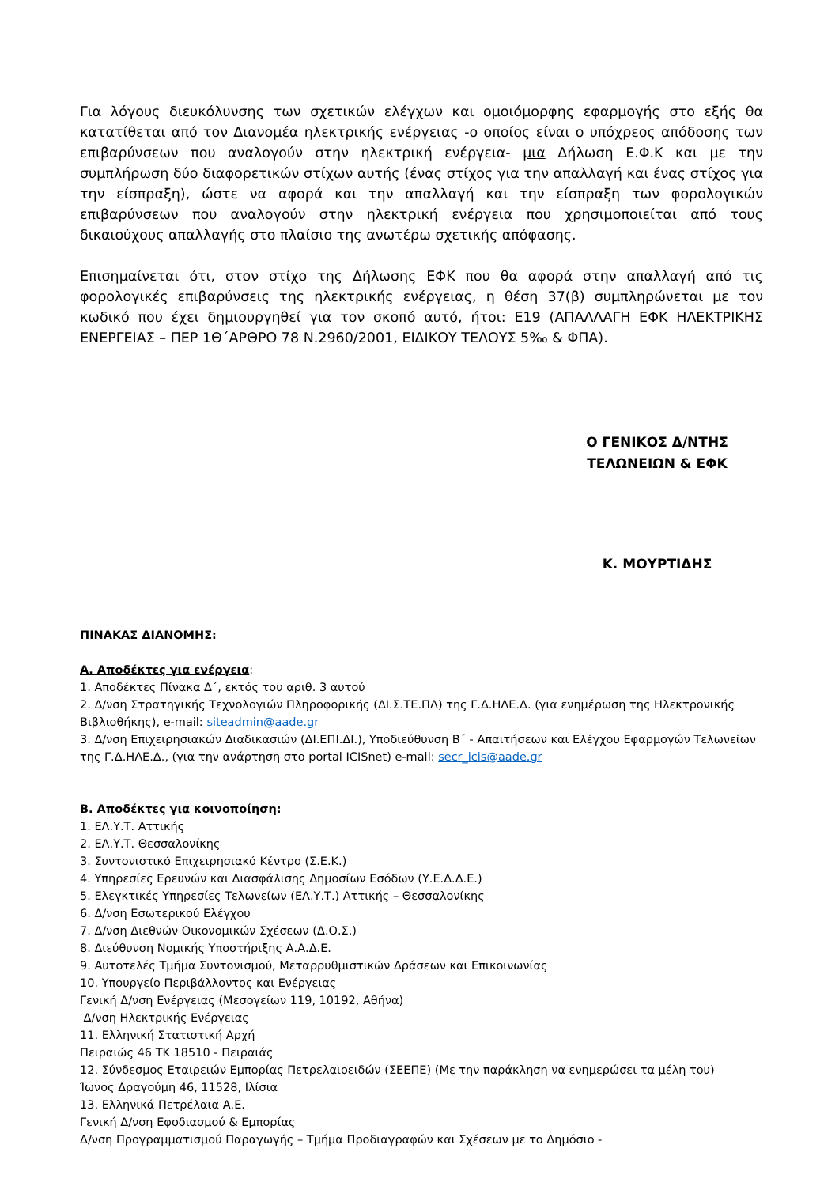Για λόγους διευκόλυνσης των σχετικών ελέγχων και ομοιόμορφης εφαρμογής στο εξής θα κατατίθεται από τον Διανομέα ηλεκτρικής ενέργειας -ο οποίος είναι ο υπόχρεος απόδοσης των επιβαρύνσεων που αναλογούν στην ηλεκτρική ενέργεια- μια Δήλωση Ε.Φ.Κ και με την συμπλήρωση δύο διαφορετικών στίχων αυτής (ένας στίχος για την απαλλαγή και ένας στίχος για την είσπραξη), ώστε να αφορά και την απαλλαγή και την είσπραξη των φορολογικών επιβαρύνσεων που αναλογούν στην ηλεκτρική ενέργεια που χρησιμοποιείται από τους δικαιούχους απαλλαγής στο πλαίσιο της ανωτέρω σχετικής απόφασης.
Επισημαίνεται ότι, στον στίχο της Δήλωσης ΕΦΚ που θα αφορά στην απαλλαγή από τις φορολογικές επιβαρύνσεις της ηλεκτρικής ενέργειας, η θέση 37(β) συμπληρώνεται με τον κωδικό που έχει δημιουργηθεί για τον σκοπό αυτό, ήτοι: Ε19 (ΑΠΑΛΛΑΓΗ ΕΦΚ ΗΛΕΚΤΡΙΚΗΣ ΕΝΕΡΓΕΙΑΣ – ΠΕΡ 1Θ΄ΑΡΘΡΟ 78 Ν.2960/2001, ΕΙΔΙΚΟΥ ΤΕΛΟΥΣ 5‰ & ΦΠΑ).
Ο ΓΕΝΙΚΟΣ Δ/ΝΤΗΣ
ΤΕΛΩΝΕΙΩΝ & ΕΦΚ
Κ. ΜΟΥΡΤΙΔΗΣ
ΠΙΝΑΚΑΣ ΔΙΑΝΟΜΗΣ:
Α. Αποδέκτες για ενέργεια:
1. Αποδέκτες Πίνακα Δ΄, εκτός του αριθ. 3 αυτού
2. Δ/νση Στρατηγικής Τεχνολογιών Πληροφορικής (ΔΙ.Σ.ΤΕ.ΠΛ) της Γ.Δ.ΗΛΕ.Δ. (για ενημέρωση της Ηλεκτρονικής Βιβλιοθήκης), e-mail: siteadmin@aade.gr
3. Δ/νση Επιχειρησιακών Διαδικασιών (ΔΙ.ΕΠΙ.ΔΙ.), Υποδιεύθυνση Β΄ - Απαιτήσεων και Ελέγχου Εφαρμογών Τελωνείων της Γ.Δ.ΗΛΕ.Δ., (για την ανάρτηση στο portal ICISnet) e-mail: secr_icis@aade.gr
Β. Αποδέκτες για κοινοποίηση:
1. ΕΛ.Υ.Τ. Αττικής
2. ΕΛ.Υ.Τ. Θεσσαλονίκης
3. Συντονιστικό Επιχειρησιακό Κέντρο (Σ.Ε.Κ.)
4. Υπηρεσίες Ερευνών και Διασφάλισης Δημοσίων Εσόδων (Υ.Ε.Δ.Δ.Ε.)
5. Ελεγκτικές Υπηρεσίες Τελωνείων (ΕΛ.Υ.Τ.) Αττικής – Θεσσαλονίκης
6. Δ/νση Εσωτερικού Ελέγχου
7. Δ/νση Διεθνών Οικονομικών Σχέσεων (Δ.Ο.Σ.)
8. Διεύθυνση Νομικής Υποστήριξης Α.Α.Δ.Ε.
9. Αυτοτελές Τμήμα Συντονισμού, Μεταρρυθμιστικών Δράσεων και Επικοινωνίας
10. Υπουργείο Περιβάλλοντος και Ενέργειας
Γενική Δ/νση Ενέργειας (Μεσογείων 119, 10192, Αθήνα)
Δ/νση Ηλεκτρικής Ενέργειας
11. Ελληνική Στατιστική Αρχή
Πειραιώς 46 ΤΚ 18510 - Πειραιάς
12. Σύνδεσμος Εταιρειών Εμπορίας Πετρελαιοειδών (ΣΕΕΠΕ) (Με την παράκληση να ενημερώσει τα μέλη του)
Ίωνος Δραγούμη 46, 11528, Ιλίσια
13. Ελληνικά Πετρέλαια Α.Ε.
Γενική Δ/νση Εφοδιασμού & Εμπορίας
Δ/νση Προγραμματισμού Παραγωγής – Τμήμα Προδιαγραφών και Σχέσεων με το Δημόσιο -